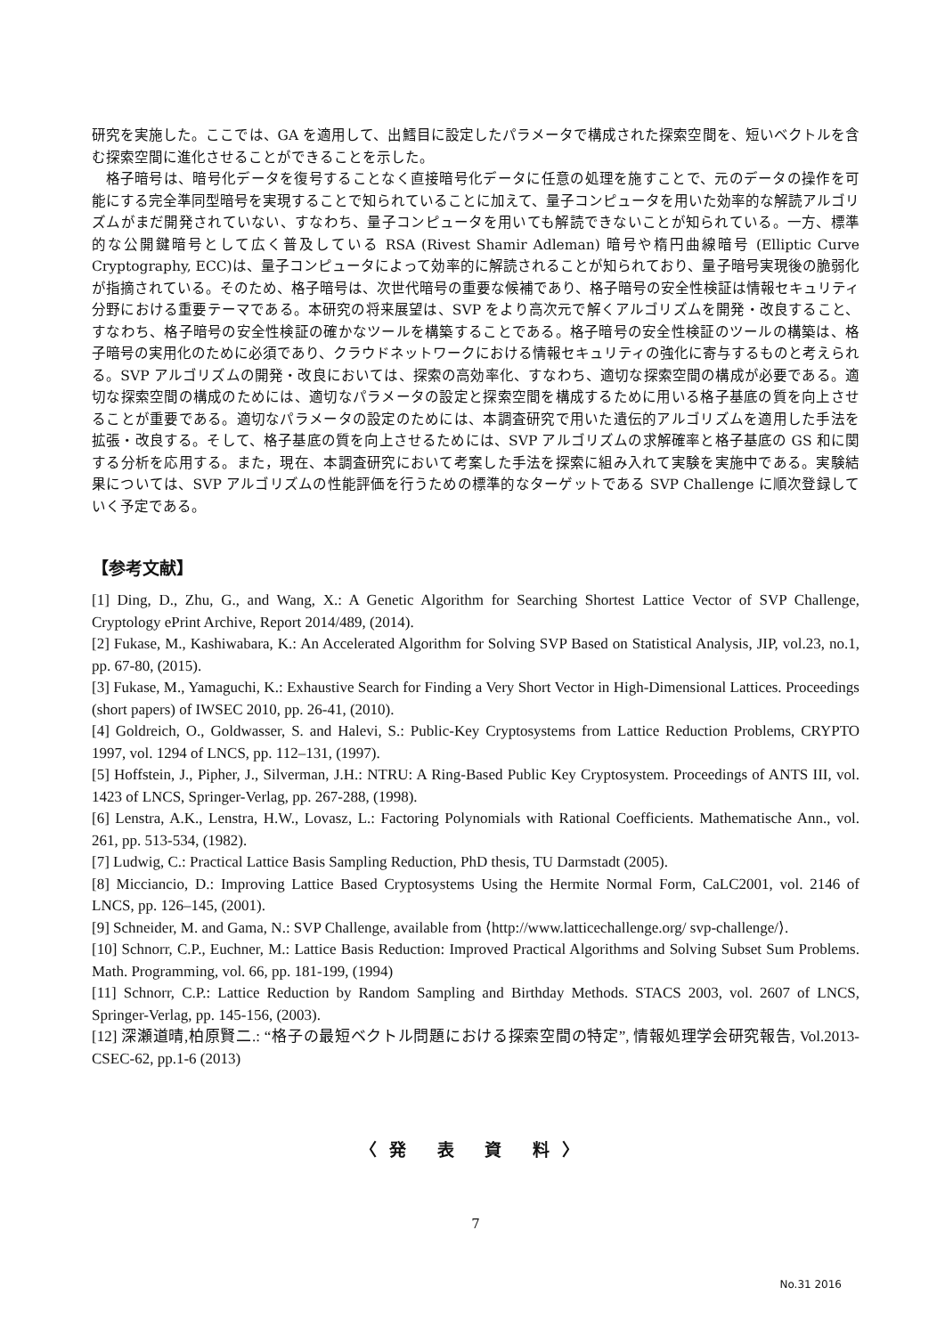研究を実施した。ここでは、GA を適用して、出鱈目に設定したパラメータで構成された探索空間を、短いベクトルを含む探索空間に進化させることができることを示した。
格子暗号は、暗号化データを復号することなく直接暗号化データに任意の処理を施すことで、元のデータの操作を可能にする完全準同型暗号を実現することで知られていることに加えて、量子コンピュータを用いた効率的な解読アルゴリズムがまだ開発されていない、すなわち、量子コンピュータを用いても解読できないことが知られている。一方、標準的な公開鍵暗号として広く普及している RSA (Rivest Shamir Adleman) 暗号や楕円曲線暗号 (Elliptic Curve Cryptography, ECC)は、量子コンピュータによって効率的に解読されることが知られており、量子暗号実現後の脆弱化が指摘されている。そのため、格子暗号は、次世代暗号の重要な候補であり、格子暗号の安全性検証は情報セキュリティ分野における重要テーマである。本研究の将来展望は、SVP をより高次元で解くアルゴリズムを開発・改良すること、すなわち、格子暗号の安全性検証の確かなツールを構築することである。格子暗号の安全性検証のツールの構築は、格子暗号の実用化のために必須であり、クラウドネットワークにおける情報セキュリティの強化に寄与するものと考えられる。SVP アルゴリズムの開発・改良においては、探索の高効率化、すなわち、適切な探索空間の構成が必要である。適切な探索空間の構成のためには、適切なパラメータの設定と探索空間を構成するために用いる格子基底の質を向上させることが重要である。適切なパラメータの設定のためには、本調査研究で用いた遺伝的アルゴリズムを適用した手法を拡張・改良する。そして、格子基底の質を向上させるためには、SVP アルゴリズムの求解確率と格子基底の GS 和に関する分析を応用する。また，現在、本調査研究において考案した手法を探索に組み入れて実験を実施中である。実験結果については、SVP アルゴリズムの性能評価を行うための標準的なターゲットである SVP Challenge に順次登録していく予定である。
【参考文献】
[1] Ding, D., Zhu, G., and Wang, X.: A Genetic Algorithm for Searching Shortest Lattice Vector of SVP Challenge, Cryptology ePrint Archive, Report 2014/489, (2014).
[2] Fukase, M., Kashiwabara, K.: An Accelerated Algorithm for Solving SVP Based on Statistical Analysis, JIP, vol.23, no.1, pp. 67-80, (2015).
[3] Fukase, M., Yamaguchi, K.: Exhaustive Search for Finding a Very Short Vector in High-Dimensional Lattices. Proceedings (short papers) of IWSEC 2010, pp. 26-41, (2010).
[4] Goldreich, O., Goldwasser, S. and Halevi, S.: Public-Key Cryptosystems from Lattice Reduction Problems, CRYPTO 1997, vol. 1294 of LNCS, pp. 112–131, (1997).
[5] Hoffstein, J., Pipher, J., Silverman, J.H.: NTRU: A Ring-Based Public Key Cryptosystem. Proceedings of ANTS III, vol. 1423 of LNCS, Springer-Verlag, pp. 267-288, (1998).
[6] Lenstra, A.K., Lenstra, H.W., Lovasz, L.: Factoring Polynomials with Rational Coefficients. Mathematische Ann., vol. 261, pp. 513-534, (1982).
[7] Ludwig, C.: Practical Lattice Basis Sampling Reduction, PhD thesis, TU Darmstadt (2005).
[8] Micciancio, D.: Improving Lattice Based Cryptosystems Using the Hermite Normal Form, CaLC2001, vol. 2146 of LNCS, pp. 126–145, (2001).
[9] Schneider, M. and Gama, N.: SVP Challenge, available from ⟨http://www.latticechallenge.org/ svp-challenge/⟩.
[10] Schnorr, C.P., Euchner, M.: Lattice Basis Reduction: Improved Practical Algorithms and Solving Subset Sum Problems. Math. Programming, vol. 66, pp. 181-199, (1994)
[11] Schnorr, C.P.: Lattice Reduction by Random Sampling and Birthday Methods. STACS 2003, vol. 2607 of LNCS, Springer-Verlag, pp. 145-156, (2003).
[12] 深瀬道晴,柏原賢二.: “格子の最短ベクトル問題における探索空間の特定”, 情報処理学会研究報告, Vol.2013-CSEC-62, pp.1-6 (2013)
〈発 表 資 料〉
7
No.31 2016